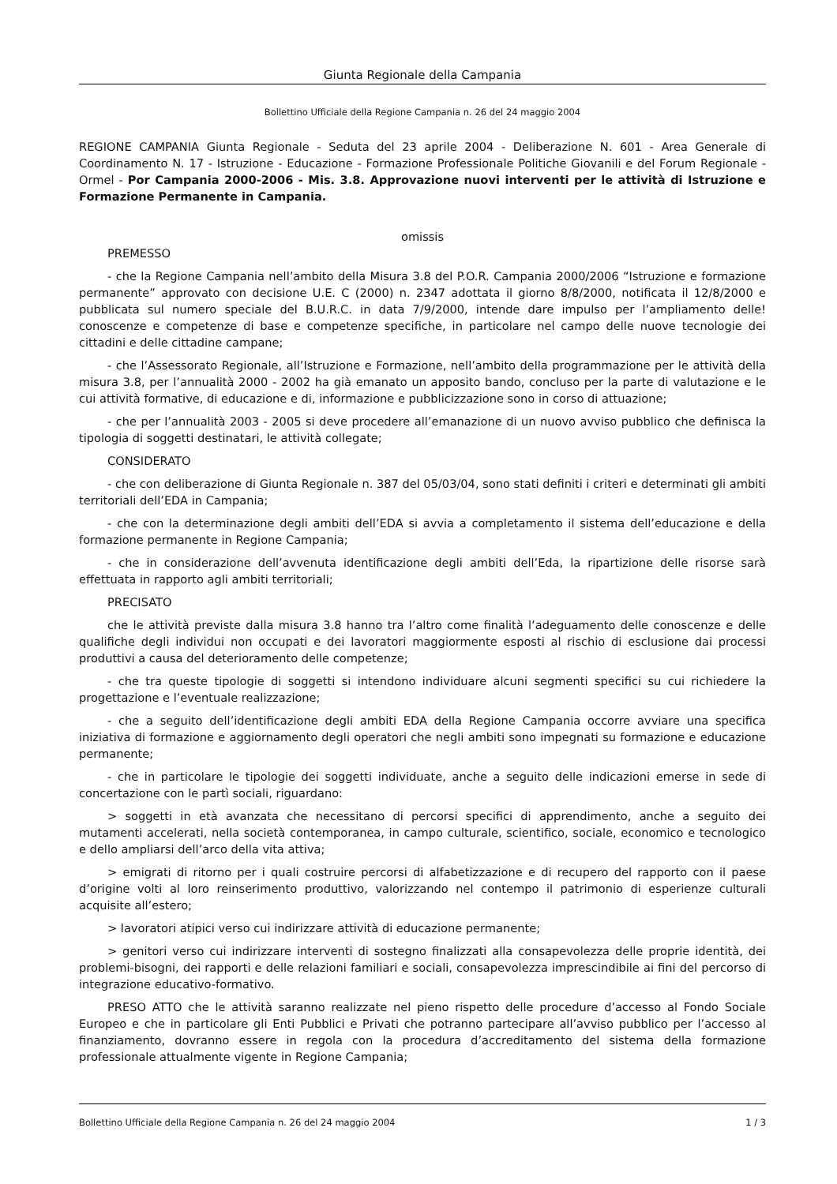Giunta Regionale della Campania
Bollettino Ufficiale della Regione Campania n. 26 del 24 maggio 2004
REGIONE CAMPANIA Giunta Regionale - Seduta del 23 aprile 2004 - Deliberazione N. 601 - Area Generale di Coordinamento N. 17 - Istruzione - Educazione - Formazione Professionale Politiche Giovanili e del Forum Regionale - Ormel - Por Campania 2000-2006 - Mis. 3.8. Approvazione nuovi interventi per le attività di Istruzione e Formazione Permanente in Campania.
omissis
PREMESSO
- che la Regione Campania nell’ambito della Misura 3.8 del P.O.R. Campania 2000/2006 “Istruzione e formazione permanente” approvato con decisione U.E. C (2000) n. 2347 adottata il giorno 8/8/2000, notificata il 12/8/2000 e pubblicata sul numero speciale del B.U.R.C. in data 7/9/2000, intende dare impulso per l’ampliamento delle! conoscenze e competenze di base e competenze specifiche, in particolare nel campo delle nuove tecnologie dei cittadini e delle cittadine campane;
- che l’Assessorato Regionale, all’Istruzione e Formazione, nell’ambito della programmazione per le attività della misura 3.8, per l’annualità 2000 - 2002 ha già emanato un apposito bando, concluso per la parte di valutazione e le cui attività formative, di educazione e di, informazione e pubblicizzazione sono in corso di attuazione;
- che per l’annualità 2003 - 2005 si deve procedere all’emanazione di un nuovo avviso pubblico che definisca la tipologia di soggetti destinatari, le attività collegate;
CONSIDERATO
- che con deliberazione di Giunta Regionale n. 387 del 05/03/04, sono stati definiti i criteri e determinati gli ambiti territoriali dell’EDA in Campania;
- che con la determinazione degli ambiti dell’EDA si avvia a completamento il sistema dell’educazione e della formazione permanente in Regione Campania;
- che in considerazione dell’avvenuta identificazione degli ambiti dell’Eda, la ripartizione delle risorse sarà effettuata in rapporto agli ambiti territoriali;
PRECISATO
che le attività previste dalla misura 3.8 hanno tra l’altro come finalità l’adeguamento delle conoscenze e delle qualifiche degli individui non occupati e dei lavoratori maggiormente esposti al rischio di esclusione dai processi produttivi a causa del deterioramento delle competenze;
- che tra queste tipologie di soggetti si intendono individuare alcuni segmenti specifici su cui richiedere la progettazione e l’eventuale realizzazione;
- che a seguito dell’identificazione degli ambiti EDA della Regione Campania occorre avviare una specifica iniziativa di formazione e aggiornamento degli operatori che negli ambiti sono impegnati su formazione e educazione permanente;
- che in particolare le tipologie dei soggetti individuate, anche a seguito delle indicazioni emerse in sede di concertazione con le partì sociali, riguardano:
> soggetti in età avanzata che necessitano di percorsi specifici di apprendimento, anche a seguito dei mutamenti accelerati, nella società contemporanea, in campo culturale, scientifico, sociale, economico e tecnologico e dello ampliarsi dell’arco della vita attiva;
> emigrati di ritorno per i quali costruire percorsi di alfabetizzazione e di recupero del rapporto con il paese d’origine volti al loro reinserimento produttivo, valorizzando nel contempo il patrimonio di esperienze culturali acquisite all’estero;
> lavoratori atipici verso cui indirizzare attività di educazione permanente;
> genitori verso cui indirizzare interventi di sostegno finalizzati alla consapevolezza delle proprie identità, dei problemi-bisogni, dei rapporti e delle relazioni familiari e sociali, consapevolezza imprescindibile ai fini del percorso di integrazione educativo-formativo.
PRESO ATTO che le attività saranno realizzate nel pieno rispetto delle procedure d’accesso al Fondo Sociale Europeo e che in particolare gli Enti Pubblici e Privati che potranno partecipare all’avviso pubblico per l’accesso al finanziamento, dovranno essere in regola con la procedura d’accreditamento del sistema della formazione professionale attualmente vigente in Regione Campania;
Bollettino Ufficiale della Regione Campania n. 26 del 24 maggio 2004 1 / 3